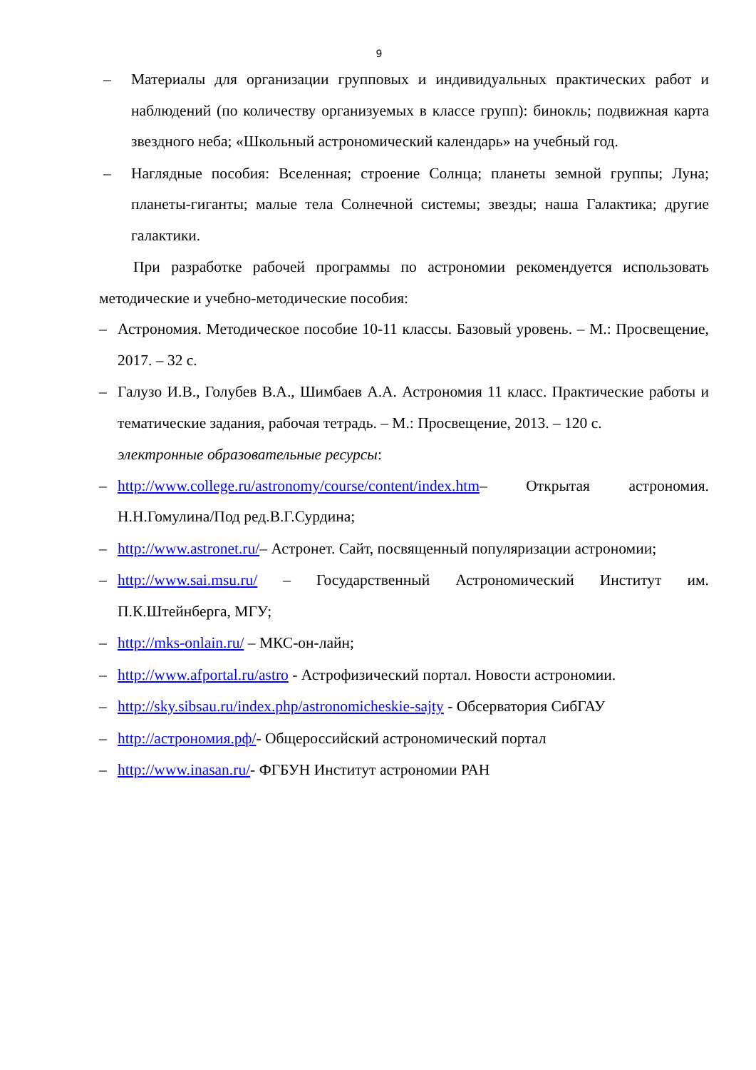9
– Материалы для организации групповых и индивидуальных практических работ и наблюдений (по количеству организуемых в классе групп): бинокль; подвижная карта звездного неба; «Школьный астрономический календарь» на учебный год.
– Наглядные пособия: Вселенная; строение Солнца; планеты земной группы; Луна; планеты-гиганты; малые тела Солнечной системы; звезды; наша Галактика; другие галактики.
При разработке рабочей программы по астрономии рекомендуется использовать методические и учебно-методические пособия:
– Астрономия. Методическое пособие 10-11 классы. Базовый уровень. – М.: Просвещение, 2017. – 32 с.
– Галузо И.В., Голубев В.А., Шимбаев А.А. Астрономия 11 класс. Практические работы и тематические задания, рабочая тетрадь. – М.: Просвещение, 2013. – 120 с.
электронные образовательные ресурсы:
– http://www.college.ru/astronomy/course/content/index.htm– Открытая астрономия. Н.Н.Гомулина/Под ред.В.Г.Сурдина;
– http://www.astronet.ru/– Астронет. Сайт, посвященный популяризации астрономии;
– http://www.sai.msu.ru/ – Государственный Астрономический Институт им. П.К.Штейнберга, МГУ;
– http://mks-onlain.ru/ – МКС-он-лайн;
– http://www.afportal.ru/astro - Астрофизический портал. Новости астрономии.
– http://sky.sibsau.ru/index.php/astronomicheskie-sajty - Обсерватория СибГАУ
– http://астрономия.рф/- Общероссийский астрономический портал
– http://www.inasan.ru/- ФГБУН Институт астрономии РАН